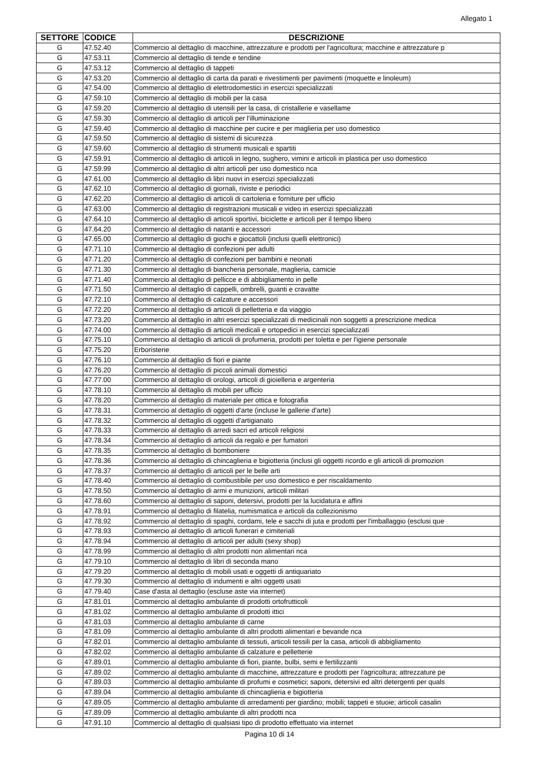Allegato 1
| SETTORE | CODICE | DESCRIZIONE |
| --- | --- | --- |
| G | 47.52.40 | Commercio al dettaglio di macchine, attrezzature e prodotti per l'agricoltura; macchine e attrezzature p |
| G | 47.53.11 | Commercio al dettaglio di tende e tendine |
| G | 47.53.12 | Commercio al dettaglio di tappeti |
| G | 47.53.20 | Commercio al dettaglio di carta da parati e rivestimenti per pavimenti (moquette e linoleum) |
| G | 47.54.00 | Commercio al dettaglio di elettrodomestici in esercizi specializzati |
| G | 47.59.10 | Commercio al dettaglio di mobili per la casa |
| G | 47.59.20 | Commercio al dettaglio di utensili per la casa, di cristallerie e vasellame |
| G | 47.59.30 | Commercio al dettaglio di articoli per l'illuminazione |
| G | 47.59.40 | Commercio al dettaglio di macchine per cucire e per maglieria per uso domestico |
| G | 47.59.50 | Commercio al dettaglio di sistemi di sicurezza |
| G | 47.59.60 | Commercio al dettaglio di strumenti musicali e spartiti |
| G | 47.59.91 | Commercio al dettaglio di articoli in legno, sughero, vimini e articoli in plastica per uso domestico |
| G | 47.59.99 | Commercio al dettaglio di altri articoli per uso domestico nca |
| G | 47.61.00 | Commercio al dettaglio di libri nuovi in esercizi specializzati |
| G | 47.62.10 | Commercio al dettaglio di giornali, riviste e periodici |
| G | 47.62.20 | Commercio al dettaglio di articoli di cartoleria e forniture per ufficio |
| G | 47.63.00 | Commercio al dettaglio di registrazioni musicali e video in esercizi specializzati |
| G | 47.64.10 | Commercio al dettaglio di articoli sportivi, biciclette e articoli per il tempo libero |
| G | 47.64.20 | Commercio al dettaglio di natanti e accessori |
| G | 47.65.00 | Commercio al dettaglio di giochi e giocattoli (inclusi quelli elettronici) |
| G | 47.71.10 | Commercio al dettaglio di confezioni per adulti |
| G | 47.71.20 | Commercio al dettaglio di confezioni per bambini e neonati |
| G | 47.71.30 | Commercio al dettaglio di biancheria personale, maglieria, camicie |
| G | 47.71.40 | Commercio al dettaglio di pellicce e di abbigliamento in pelle |
| G | 47.71.50 | Commercio al dettaglio di cappelli, ombrelli, guanti e cravatte |
| G | 47.72.10 | Commercio al dettaglio di calzature e accessori |
| G | 47.72.20 | Commercio al dettaglio di articoli di pelletteria e da viaggio |
| G | 47.73.20 | Commercio al dettaglio in altri esercizi specializzati di medicinali non soggetti a prescrizione medica |
| G | 47.74.00 | Commercio al dettaglio di articoli medicali e ortopedici in esercizi specializzati |
| G | 47.75.10 | Commercio al dettaglio di articoli di profumeria, prodotti per toletta e per l'igiene personale |
| G | 47.75.20 | Erboristerie |
| G | 47.76.10 | Commercio al dettaglio di fiori e piante |
| G | 47.76.20 | Commercio al dettaglio di piccoli animali domestici |
| G | 47.77.00 | Commercio al dettaglio di orologi, articoli di gioielleria e argenteria |
| G | 47.78.10 | Commercio al dettaglio di mobili per ufficio |
| G | 47.78.20 | Commercio al dettaglio di materiale per ottica e fotografia |
| G | 47.78.31 | Commercio al dettaglio di oggetti d'arte (incluse le gallerie d'arte) |
| G | 47.78.32 | Commercio al dettaglio di oggetti d'artigianato |
| G | 47.78.33 | Commercio al dettaglio di arredi sacri ed articoli religiosi |
| G | 47.78.34 | Commercio al dettaglio di articoli da regalo e per fumatori |
| G | 47.78.35 | Commercio al dettaglio di bomboniere |
| G | 47.78.36 | Commercio al dettaglio di chincaglieria e bigiotteria (inclusi gli oggetti ricordo e gli articoli di promozion |
| G | 47.78.37 | Commercio al dettaglio di articoli per le belle arti |
| G | 47.78.40 | Commercio al dettaglio di combustibile per uso domestico e per riscaldamento |
| G | 47.78.50 | Commercio al dettaglio di armi e munizioni, articoli militari |
| G | 47.78.60 | Commercio al dettaglio di saponi, detersivi, prodotti per la lucidatura e affini |
| G | 47.78.91 | Commercio al dettaglio di filatelia, numismatica e articoli da collezionismo |
| G | 47.78.92 | Commercio al dettaglio di spaghi, cordami, tele e sacchi di juta e prodotti per l'imballaggio (esclusi que |
| G | 47.78.93 | Commercio al dettaglio di articoli funerari e cimiteriali |
| G | 47.78.94 | Commercio al dettaglio di articoli per adulti (sexy shop) |
| G | 47.78.99 | Commercio al dettaglio di altri prodotti non alimentari nca |
| G | 47.79.10 | Commercio al dettaglio di libri di seconda mano |
| G | 47.79.20 | Commercio al dettaglio di mobili usati e oggetti di antiquariato |
| G | 47.79.30 | Commercio al dettaglio di indumenti e altri oggetti usati |
| G | 47.79.40 | Case d'asta al dettaglio (escluse aste via internet) |
| G | 47.81.01 | Commercio al dettaglio ambulante di prodotti ortofrutticoli |
| G | 47.81.02 | Commercio al dettaglio ambulante di prodotti ittici |
| G | 47.81.03 | Commercio al dettaglio ambulante di carne |
| G | 47.81.09 | Commercio al dettaglio ambulante di altri prodotti alimentari e bevande nca |
| G | 47.82.01 | Commercio al dettaglio ambulante di tessuti, articoli tessili per la casa, articoli di abbigliamento |
| G | 47.82.02 | Commercio al dettaglio ambulante di calzature e pelletterie |
| G | 47.89.01 | Commercio al dettaglio ambulante di fiori, piante, bulbi, semi e fertilizzanti |
| G | 47.89.02 | Commercio al dettaglio ambulante di macchine, attrezzature e prodotti per l'agricoltura; attrezzature pe |
| G | 47.89.03 | Commercio al dettaglio ambulante di profumi e cosmetici; saponi, detersivi ed altri detergenti per quals |
| G | 47.89.04 | Commercio al dettaglio ambulante di chincaglieria e bigiotteria |
| G | 47.89.05 | Commercio al dettaglio ambulante di arredamenti per giardino; mobili; tappeti e stuoie; articoli casalin |
| G | 47.89.09 | Commercio al dettaglio ambulante di altri prodotti nca |
| G | 47.91.10 | Commercio al dettaglio di qualsiasi tipo di prodotto effettuato via internet |
Pagina 10 di 14